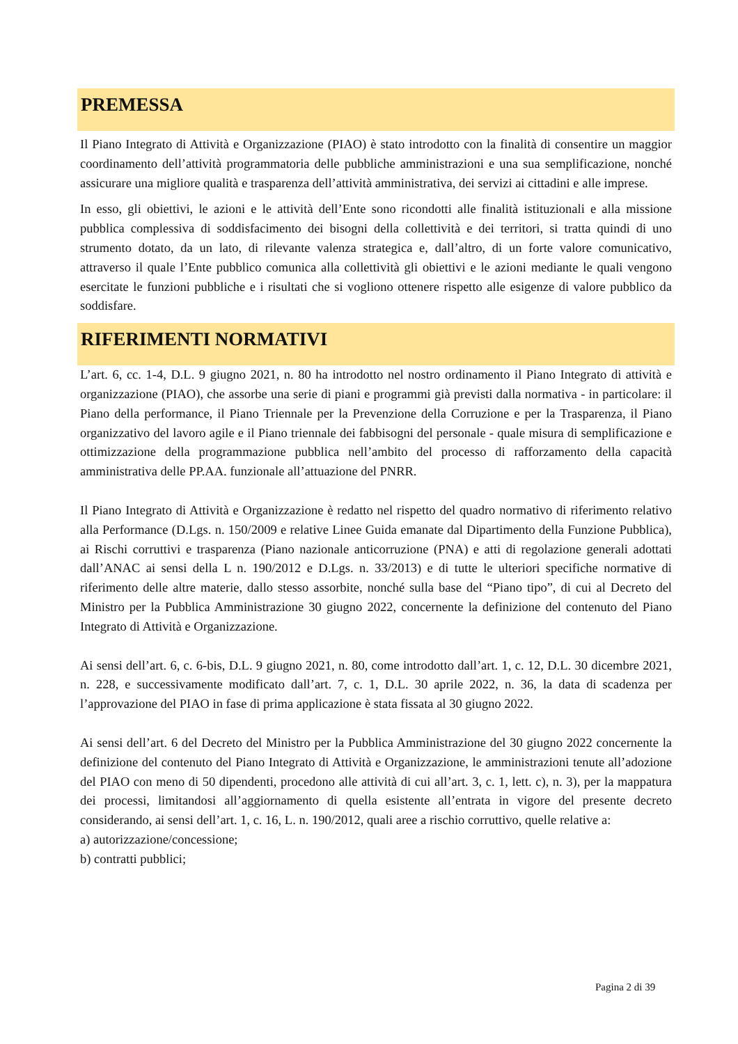PREMESSA
Il Piano Integrato di Attività e Organizzazione (PIAO) è stato introdotto con la finalità di consentire un maggior coordinamento dell’attività programmatoria delle pubbliche amministrazioni e una sua semplificazione, nonché assicurare una migliore qualità e trasparenza dell’attività amministrativa, dei servizi ai cittadini e alle imprese.
In esso, gli obiettivi, le azioni e le attività dell’Ente sono ricondotti alle finalità istituzionali e alla missione pubblica complessiva di soddisfacimento dei bisogni della collettività e dei territori, si tratta quindi di uno strumento dotato, da un lato, di rilevante valenza strategica e, dall’altro, di un forte valore comunicativo, attraverso il quale l’Ente pubblico comunica alla collettività gli obiettivi e le azioni mediante le quali vengono esercitate le funzioni pubbliche e i risultati che si vogliono ottenere rispetto alle esigenze di valore pubblico da soddisfare.
RIFERIMENTI NORMATIVI
L’art. 6, cc. 1-4, D.L. 9 giugno 2021, n. 80 ha introdotto nel nostro ordinamento il Piano Integrato di attività e organizzazione (PIAO), che assorbe una serie di piani e programmi già previsti dalla normativa - in particolare: il Piano della performance, il Piano Triennale per la Prevenzione della Corruzione e per la Trasparenza, il Piano organizzativo del lavoro agile e il Piano triennale dei fabbisogni del personale - quale misura di semplificazione e ottimizzazione della programmazione pubblica nell’ambito del processo di rafforzamento della capacità amministrativa delle PP.AA. funzionale all’attuazione del PNRR.
Il Piano Integrato di Attività e Organizzazione è redatto nel rispetto del quadro normativo di riferimento relativo alla Performance (D.Lgs. n. 150/2009 e relative Linee Guida emanate dal Dipartimento della Funzione Pubblica), ai Rischi corruttivi e trasparenza (Piano nazionale anticorruzione (PNA) e atti di regolazione generali adottati dall’ANAC ai sensi della L n. 190/2012 e D.Lgs. n. 33/2013) e di tutte le ulteriori specifiche normative di riferimento delle altre materie, dallo stesso assorbite, nonché sulla base del “Piano tipo”, di cui al Decreto del Ministro per la Pubblica Amministrazione 30 giugno 2022, concernente la definizione del contenuto del Piano Integrato di Attività e Organizzazione.
Ai sensi dell’art. 6, c. 6-bis, D.L. 9 giugno 2021, n. 80, come introdotto dall’art. 1, c. 12, D.L. 30 dicembre 2021, n. 228, e successivamente modificato dall’art. 7, c. 1, D.L. 30 aprile 2022, n. 36, la data di scadenza per l’approvazione del PIAO in fase di prima applicazione è stata fissata al 30 giugno 2022.
Ai sensi dell’art. 6 del Decreto del Ministro per la Pubblica Amministrazione del 30 giugno 2022 concernente la definizione del contenuto del Piano Integrato di Attività e Organizzazione, le amministrazioni tenute all’adozione del PIAO con meno di 50 dipendenti, procedono alle attività di cui all’art. 3, c. 1, lett. c), n. 3), per la mappatura dei processi, limitandosi all’aggiornamento di quella esistente all’entrata in vigore del presente decreto considerando, ai sensi dell’art. 1, c. 16, L. n. 190/2012, quali aree a rischio corruttivo, quelle relative a:
a) autorizzazione/concessione;
b) contratti pubblici;
Pagina 2 di 39